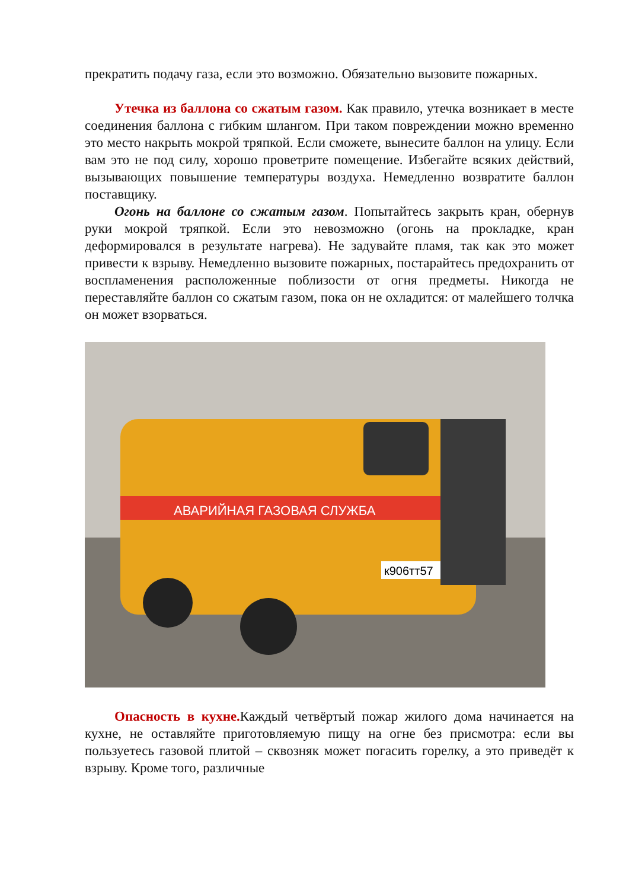прекратить подачу газа, если это возможно. Обязательно вызовите пожарных.
Утечка из баллона со сжатым газом. Как правило, утечка возникает в месте соединения баллона с гибким шлангом. При таком повреждении можно временно это место накрыть мокрой тряпкой. Если сможете, вынесите баллон на улицу. Если вам это не под силу, хорошо проветрите помещение. Избегайте всяких действий, вызывающих повышение температуры воздуха. Немедленно возвратите баллон поставщику.
Огонь на баллоне со сжатым газом. Попытайтесь закрыть кран, обернув руки мокрой тряпкой. Если это невозможно (огонь на прокладке, кран деформировался в результате нагрева). Не задувайте пламя, так как это может привести к взрыву. Немедленно вызовите пожарных, постарайтесь предохранить от воспламенения расположенные поблизости от огня предметы. Никогда не переставляйте баллон со сжатым газом, пока он не охладится: от малейшего толчка он может взорваться.
АВАРИЙНАЯ ГАЗОВАЯ СЛУЖБА
к906тт57
Опасность в кухне. Каждый четвёртый пожар жилого дома начинается на кухне, не оставляйте приготовляемую пищу на огне без присмотра: если вы пользуетесь газовой плитой – сквозняк может погасить горелку, а это приведёт к взрыву. Кроме того, различные